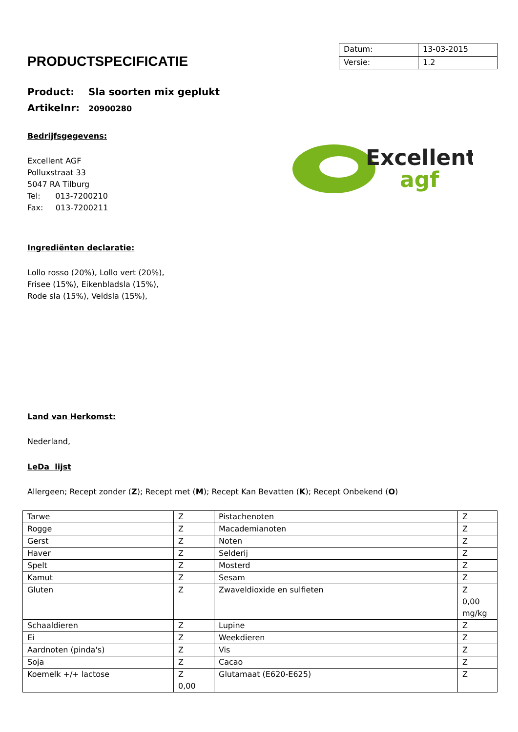PRODUCTSPECIFICATIE
| Datum: | 13-03-2015 |
| Versie: | 1.2 |
Product: Sla soorten mix geplukt
Artikelnr: 20900280
Bedrijfsgegevens:
Excellent
agf
Excellent AGF
Polluxstraat 33
5047 RA Tilburg
Tel: 013-7200210
Fax: 013-7200211
Ingrediënten declaratie:
Lollo rosso (20%), Lollo vert (20%),
Frisee (15%), Eikenbladsla (15%),
Rode sla (15%), Veldsla (15%),
Land van Herkomst:
Nederland,
LeDa lijst
Allergeen; Recept zonder (Z); Recept met (M); Recept Kan Bevatten (K); Recept Onbekend (O)
| Tarwe | Z | Pistachenoten | Z |
| Rogge | Z | Macademianoten | Z |
| Gerst | Z | Noten | Z |
| Haver | Z | Selderij | Z |
| Spelt | Z | Mosterd | Z |
| Kamut | Z | Sesam | Z |
| Gluten | Z | Zwaveldioxide en sulfieten | Z 0,00 mg/kg |
| Schaaldieren | Z | Lupine | Z |
| Ei | Z | Weekdieren | Z |
| Aardnoten (pinda's) | Z | Vis | Z |
| Soja | Z | Cacao | Z |
| Koemelk +/+ lactose | Z 0,00 | Glutamaat (E620-E625) | Z |